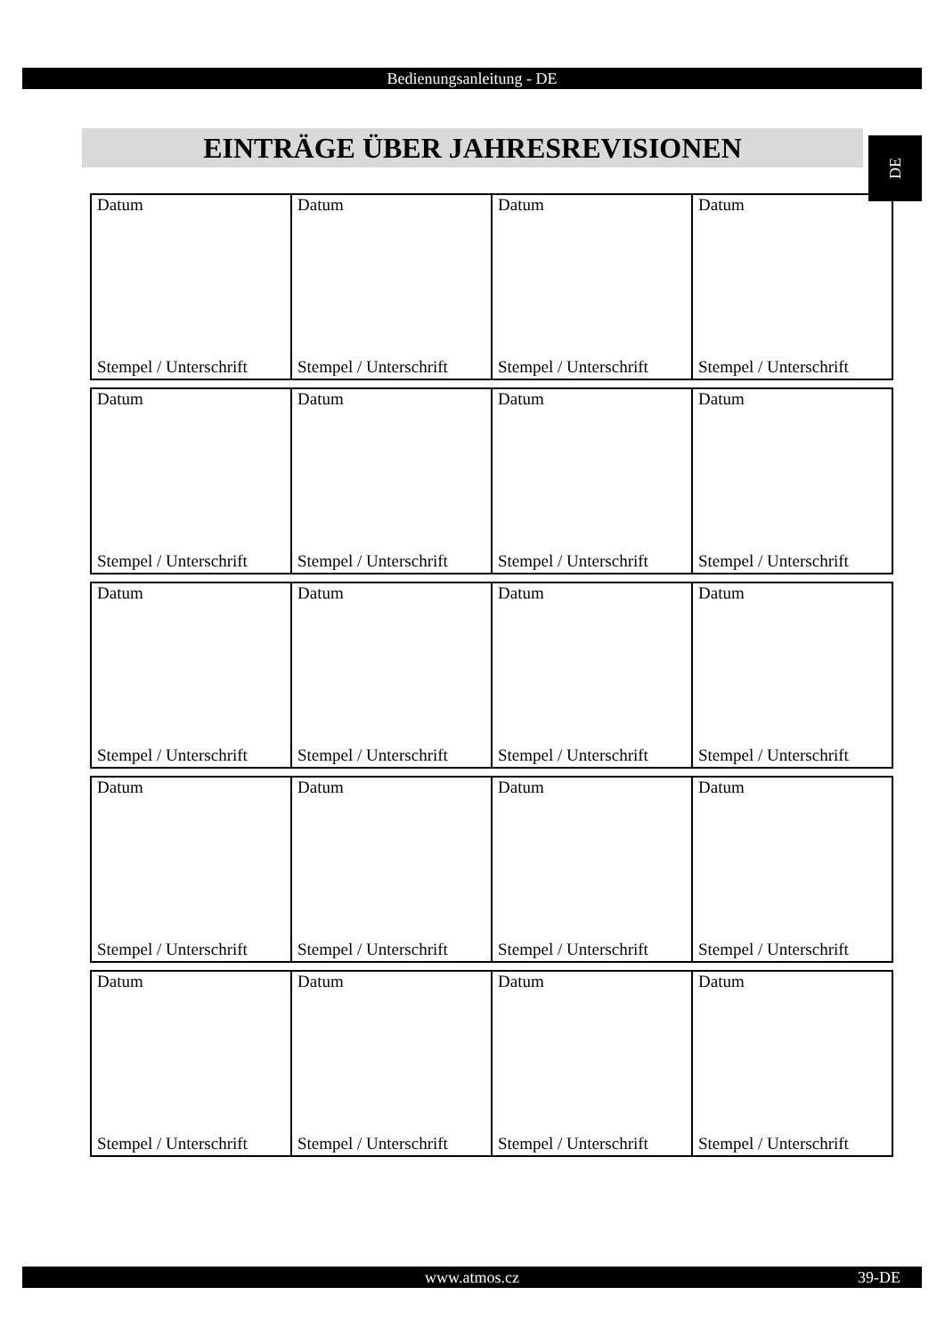Bedienungsanleitung - DE
EINTRÄGE ÜBER JAHRESREVISIONEN DE
| Datum Stempel / Unterschrift | Datum Stempel / Unterschrift | Datum Stempel / Unterschrift | Datum Stempel / Unterschrift |
| Datum Stempel / Unterschrift | Datum Stempel / Unterschrift | Datum Stempel / Unterschrift | Datum Stempel / Unterschrift |
| Datum Stempel / Unterschrift | Datum Stempel / Unterschrift | Datum Stempel / Unterschrift | Datum Stempel / Unterschrift |
| Datum Stempel / Unterschrift | Datum Stempel / Unterschrift | Datum Stempel / Unterschrift | Datum Stempel / Unterschrift |
| Datum Stempel / Unterschrift | Datum Stempel / Unterschrift | Datum Stempel / Unterschrift | Datum Stempel / Unterschrift |
www.atmos.cz 39-DE